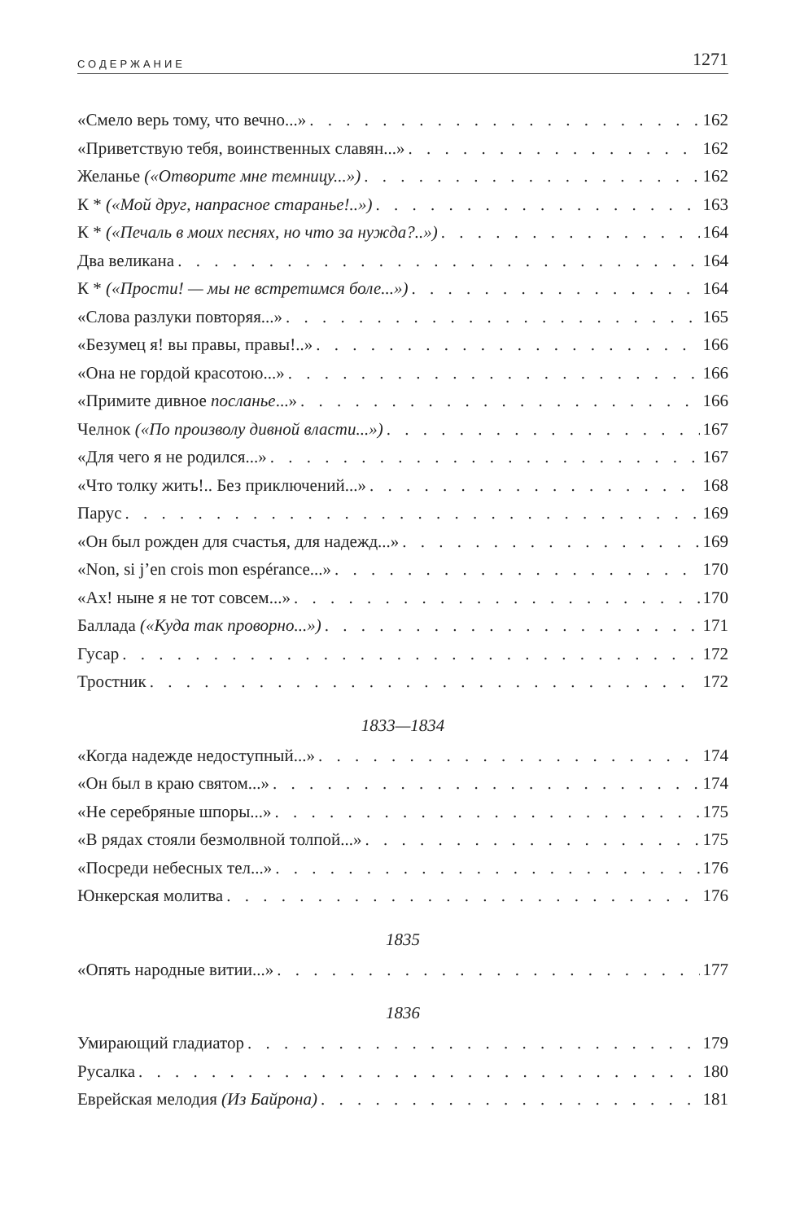СОДЕРЖАНИЕ 1271
«Смело верь тому, что вечно...» 162
«Приветствую тебя, воинственных славян...» 162
Желанье («Отворите мне темницу...») 162
К * («Мой друг, напрасное старанье!..») 163
К * («Печаль в моих песнях, но что за нужда?..») 164
Два великана 164
К * («Прости! — мы не встретимся боле...») 164
«Слова разлуки повторяя...» 165
«Безумец я! вы правы, правы!..» 166
«Она не гордой красотою...» 166
«Примите дивное посланье...» 166
Челнок («По произволу дивной власти...») 167
«Для чего я не родился...» 167
«Что толку жить!.. Без приключений...» 168
Парус 169
«Он был рожден для счастья, для надежд...» 169
«Non, si j’en crois mon espérance...» 170
«Ах! ныне я не тот совсем...» 170
Баллада («Куда так проворно...») 171
Гусар 172
Тростник 172
1833—1834
«Когда надежде недоступный...» 174
«Он был в краю святом...» 174
«Не серебряные шпоры...» 175
«В рядах стояли безмолвной толпой...» 175
«Посреди небесных тел...» 176
Юнкерская молитва 176
1835
«Опять народные витии...» 177
1836
Умирающий гладиатор 179
Русалка 180
Еврейская мелодия (Из Байрона) 181